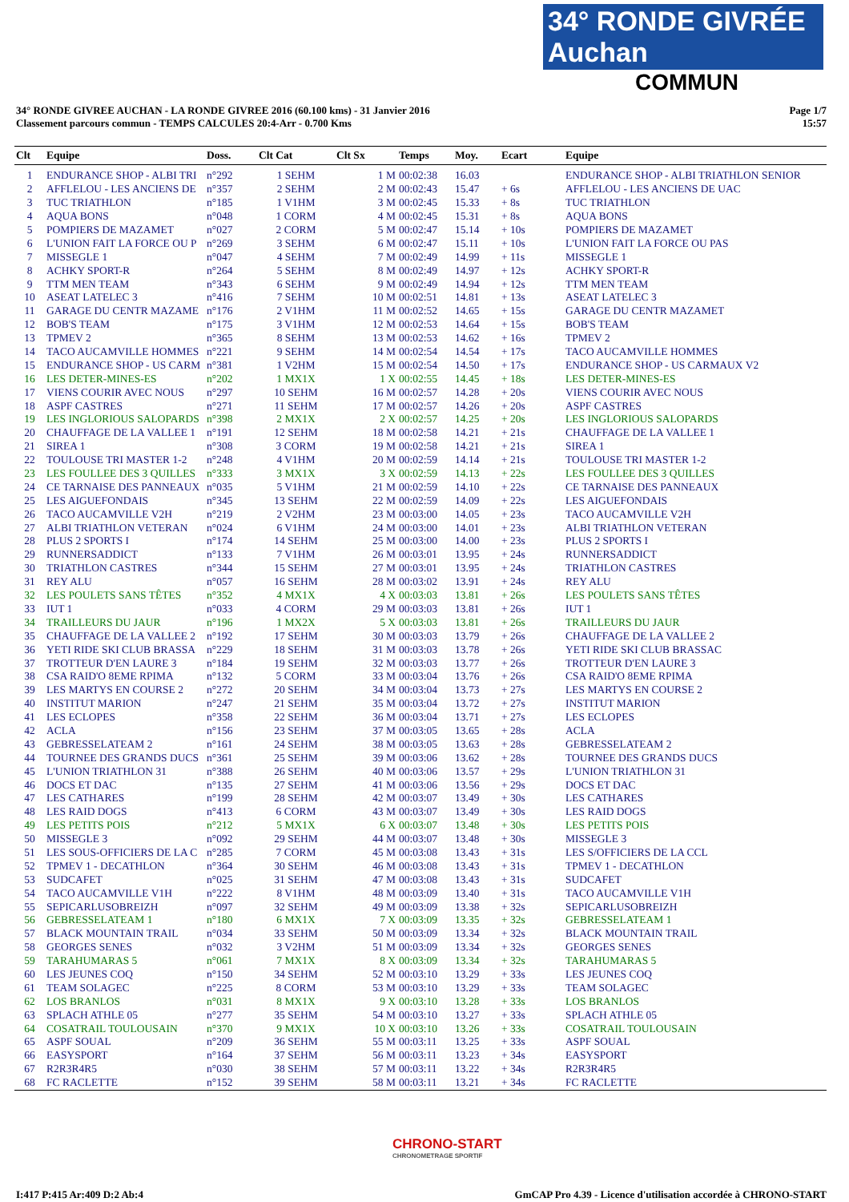34° RONDE GIVRÉE Auchan
COMMUN
34° RONDE GIVREE AUCHAN - LA RONDE GIVREE 2016 (60.100 kms) - 31 Janvier 2016
Classement parcours commun - TEMPS CALCULES 20:4-Arr - 0.700 Kms
Page 1/7
15:57
| Clt | Equipe | Doss. | Clt Cat | Clt Sx | Temps | Moy. | Ecart | Equipe |
| --- | --- | --- | --- | --- | --- | --- | --- | --- |
| 1 | ENDURANCE SHOP - ALBI TRI | n°292 | 1 SEHM | 1 M | 00:02:38 | 16.03 | | ENDURANCE SHOP - ALBI TRIATHLON SENIOR |
| 2 | AFFLELOU - LES ANCIENS DE | n°357 | 2 SEHM | 2 M | 00:02:43 | 15.47 | + 6s | AFFLELOU - LES ANCIENS DE UAC |
| 3 | TUC TRIATHLON | n°185 | 1 V1HM | 3 M | 00:02:45 | 15.33 | + 8s | TUC TRIATHLON |
| 4 | AQUA BONS | n°048 | 1 CORM | 4 M | 00:02:45 | 15.31 | + 8s | AQUA BONS |
| 5 | POMPIERS DE MAZAMET | n°027 | 2 CORM | 5 M | 00:02:47 | 15.14 | + 10s | POMPIERS DE MAZAMET |
| 6 | L'UNION FAIT LA FORCE OU P | n°269 | 3 SEHM | 6 M | 00:02:47 | 15.11 | + 10s | L'UNION FAIT LA FORCE OU PAS |
| 7 | MISSEGLE 1 | n°047 | 4 SEHM | 7 M | 00:02:49 | 14.99 | + 11s | MISSEGLE 1 |
| 8 | ACHKY SPORT-R | n°264 | 5 SEHM | 8 M | 00:02:49 | 14.97 | + 12s | ACHKY SPORT-R |
| 9 | TTM MEN TEAM | n°343 | 6 SEHM | 9 M | 00:02:49 | 14.94 | + 12s | TTM MEN TEAM |
| 10 | ASEAT LATELEC 3 | n°416 | 7 SEHM | 10 M | 00:02:51 | 14.81 | + 13s | ASEAT LATELEC 3 |
| 11 | GARAGE DU CENTR MAZAME | n°176 | 2 V1HM | 11 M | 00:02:52 | 14.65 | + 15s | GARAGE DU CENTR MAZAMET |
| 12 | BOB'S TEAM | n°175 | 3 V1HM | 12 M | 00:02:53 | 14.64 | + 15s | BOB'S TEAM |
| 13 | TPMEV 2 | n°365 | 8 SEHM | 13 M | 00:02:53 | 14.62 | + 16s | TPMEV 2 |
| 14 | TACO AUCAMVILLE HOMMES | n°221 | 9 SEHM | 14 M | 00:02:54 | 14.54 | + 17s | TACO AUCAMVILLE HOMMES |
| 15 | ENDURANCE SHOP - US CARM | n°381 | 1 V2HM | 15 M | 00:02:54 | 14.50 | + 17s | ENDURANCE SHOP - US CARMAUX V2 |
| 16 | LES DETER-MINES-ES | n°202 | 1 MX1X | 1 X | 00:02:55 | 14.45 | + 18s | LES DETER-MINES-ES |
| 17 | VIENS COURIR AVEC NOUS | n°297 | 10 SEHM | 16 M | 00:02:57 | 14.28 | + 20s | VIENS COURIR AVEC NOUS |
| 18 | ASPF CASTRES | n°271 | 11 SEHM | 17 M | 00:02:57 | 14.26 | + 20s | ASPF CASTRES |
| 19 | LES INGLORIOUS SALOPARDS | n°398 | 2 MX1X | 2 X | 00:02:57 | 14.25 | + 20s | LES INGLORIOUS SALOPARDS |
| 20 | CHAUFFAGE DE LA VALLEE 1 | n°191 | 12 SEHM | 18 M | 00:02:58 | 14.21 | + 21s | CHAUFFAGE DE LA VALLEE 1 |
| 21 | SIREA 1 | n°308 | 3 CORM | 19 M | 00:02:58 | 14.21 | + 21s | SIREA 1 |
| 22 | TOULOUSE TRI MASTER 1-2 | n°248 | 4 V1HM | 20 M | 00:02:59 | 14.14 | + 21s | TOULOUSE TRI MASTER 1-2 |
| 23 | LES FOULLEE DES 3 QUILLES | n°333 | 3 MX1X | 3 X | 00:02:59 | 14.13 | + 22s | LES FOULLEE DES 3 QUILLES |
| 24 | CE TARNAISE DES PANNEAUX | n°035 | 5 V1HM | 21 M | 00:02:59 | 14.10 | + 22s | CE TARNAISE DES PANNEAUX |
| 25 | LES AIGUEFONDAIS | n°345 | 13 SEHM | 22 M | 00:02:59 | 14.09 | + 22s | LES AIGUEFONDAIS |
| 26 | TACO AUCAMVILLE V2H | n°219 | 2 V2HM | 23 M | 00:03:00 | 14.05 | + 23s | TACO AUCAMVILLE V2H |
| 27 | ALBI TRIATHLON VETERAN | n°024 | 6 V1HM | 24 M | 00:03:00 | 14.01 | + 23s | ALBI TRIATHLON VETERAN |
| 28 | PLUS 2 SPORTS I | n°174 | 14 SEHM | 25 M | 00:03:00 | 14.00 | + 23s | PLUS 2 SPORTS I |
| 29 | RUNNERSADDICT | n°133 | 7 V1HM | 26 M | 00:03:01 | 13.95 | + 24s | RUNNERSADDICT |
| 30 | TRIATHLON CASTRES | n°344 | 15 SEHM | 27 M | 00:03:01 | 13.95 | + 24s | TRIATHLON CASTRES |
| 31 | REY ALU | n°057 | 16 SEHM | 28 M | 00:03:02 | 13.91 | + 24s | REY ALU |
| 32 | LES POULETS SANS TÊTES | n°352 | 4 MX1X | 4 X | 00:03:03 | 13.81 | + 26s | LES POULETS SANS TÊTES |
| 33 | IUT 1 | n°033 | 4 CORM | 29 M | 00:03:03 | 13.81 | + 26s | IUT 1 |
| 34 | TRAILLEURS DU JAUR | n°196 | 1 MX2X | 5 X | 00:03:03 | 13.81 | + 26s | TRAILLEURS DU JAUR |
| 35 | CHAUFFAGE DE LA VALLEE 2 | n°192 | 17 SEHM | 30 M | 00:03:03 | 13.79 | + 26s | CHAUFFAGE DE LA VALLEE 2 |
| 36 | YETI RIDE SKI CLUB BRASSA | n°229 | 18 SEHM | 31 M | 00:03:03 | 13.78 | + 26s | YETI RIDE SKI CLUB BRASSAC |
| 37 | TROTTEUR D'EN LAURE 3 | n°184 | 19 SEHM | 32 M | 00:03:03 | 13.77 | + 26s | TROTTEUR D'EN LAURE 3 |
| 38 | CSA RAID'O 8EME RPIMA | n°132 | 5 CORM | 33 M | 00:03:04 | 13.76 | + 26s | CSA RAID'O 8EME RPIMA |
| 39 | LES MARTYS EN COURSE 2 | n°272 | 20 SEHM | 34 M | 00:03:04 | 13.73 | + 27s | LES MARTYS EN COURSE 2 |
| 40 | INSTITUT MARION | n°247 | 21 SEHM | 35 M | 00:03:04 | 13.72 | + 27s | INSTITUT MARION |
| 41 | LES ECLOPES | n°358 | 22 SEHM | 36 M | 00:03:04 | 13.71 | + 27s | LES ECLOPES |
| 42 | ACLA | n°156 | 23 SEHM | 37 M | 00:03:05 | 13.65 | + 28s | ACLA |
| 43 | GEBRESSELATEAM 2 | n°161 | 24 SEHM | 38 M | 00:03:05 | 13.63 | + 28s | GEBRESSELATEAM 2 |
| 44 | TOURNEE DES GRANDS DUCS | n°361 | 25 SEHM | 39 M | 00:03:06 | 13.62 | + 28s | TOURNEE DES GRANDS DUCS |
| 45 | L'UNION TRIATHLON 31 | n°388 | 26 SEHM | 40 M | 00:03:06 | 13.57 | + 29s | L'UNION TRIATHLON 31 |
| 46 | DOCS ET DAC | n°135 | 27 SEHM | 41 M | 00:03:06 | 13.56 | + 29s | DOCS ET DAC |
| 47 | LES CATHARES | n°199 | 28 SEHM | 42 M | 00:03:07 | 13.49 | + 30s | LES CATHARES |
| 48 | LES RAID DOGS | n°413 | 6 CORM | 43 M | 00:03:07 | 13.49 | + 30s | LES RAID DOGS |
| 49 | LES PETITS POIS | n°212 | 5 MX1X | 6 X | 00:03:07 | 13.48 | + 30s | LES PETITS POIS |
| 50 | MISSEGLE 3 | n°092 | 29 SEHM | 44 M | 00:03:07 | 13.48 | + 30s | MISSEGLE 3 |
| 51 | LES SOUS-OFFICIERS DE LA C | n°285 | 7 CORM | 45 M | 00:03:08 | 13.43 | + 31s | LES S/OFFICIERS DE LA CCL |
| 52 | TPMEV 1 - DECATHLON | n°364 | 30 SEHM | 46 M | 00:03:08 | 13.43 | + 31s | TPMEV 1 - DECATHLON |
| 53 | SUDCAFET | n°025 | 31 SEHM | 47 M | 00:03:08 | 13.43 | + 31s | SUDCAFET |
| 54 | TACO AUCAMVILLE V1H | n°222 | 8 V1HM | 48 M | 00:03:09 | 13.40 | + 31s | TACO AUCAMVILLE V1H |
| 55 | SEPICARLUSOBREIZH | n°097 | 32 SEHM | 49 M | 00:03:09 | 13.38 | + 32s | SEPICARLUSOBREIZH |
| 56 | GEBRESSELATEAM 1 | n°180 | 6 MX1X | 7 X | 00:03:09 | 13.35 | + 32s | GEBRESSELATEAM 1 |
| 57 | BLACK MOUNTAIN TRAIL | n°034 | 33 SEHM | 50 M | 00:03:09 | 13.34 | + 32s | BLACK MOUNTAIN TRAIL |
| 58 | GEORGES SENES | n°032 | 3 V2HM | 51 M | 00:03:09 | 13.34 | + 32s | GEORGES SENES |
| 59 | TARAHUMARAS 5 | n°061 | 7 MX1X | 8 X | 00:03:09 | 13.34 | + 32s | TARAHUMARAS 5 |
| 60 | LES JEUNES COQ | n°150 | 34 SEHM | 52 M | 00:03:10 | 13.29 | + 33s | LES JEUNES COQ |
| 61 | TEAM SOLAGEC | n°225 | 8 CORM | 53 M | 00:03:10 | 13.29 | + 33s | TEAM SOLAGEC |
| 62 | LOS BRANLOS | n°031 | 8 MX1X | 9 X | 00:03:10 | 13.28 | + 33s | LOS BRANLOS |
| 63 | SPLACH ATHLE 05 | n°277 | 35 SEHM | 54 M | 00:03:10 | 13.27 | + 33s | SPLACH ATHLE 05 |
| 64 | COSATRAIL TOULOUSAIN | n°370 | 9 MX1X | 10 X | 00:03:10 | 13.26 | + 33s | COSATRAIL TOULOUSAIN |
| 65 | ASPF SOUAL | n°209 | 36 SEHM | 55 M | 00:03:11 | 13.25 | + 33s | ASPF SOUAL |
| 66 | EASYSPORT | n°164 | 37 SEHM | 56 M | 00:03:11 | 13.23 | + 34s | EASYSPORT |
| 67 | R2R3R4R5 | n°030 | 38 SEHM | 57 M | 00:03:11 | 13.22 | + 34s | R2R3R4R5 |
| 68 | FC RACLETTE | n°152 | 39 SEHM | 58 M | 00:03:11 | 13.21 | + 34s | FC RACLETTE |
CHRONO-START
CHRONOMETRAGE SPORTIF
I:417 P:415 Ar:409 D:2 Ab:4 GmCAP Pro 4.39 - Licence d'utilisation accordée à CHRONO-START